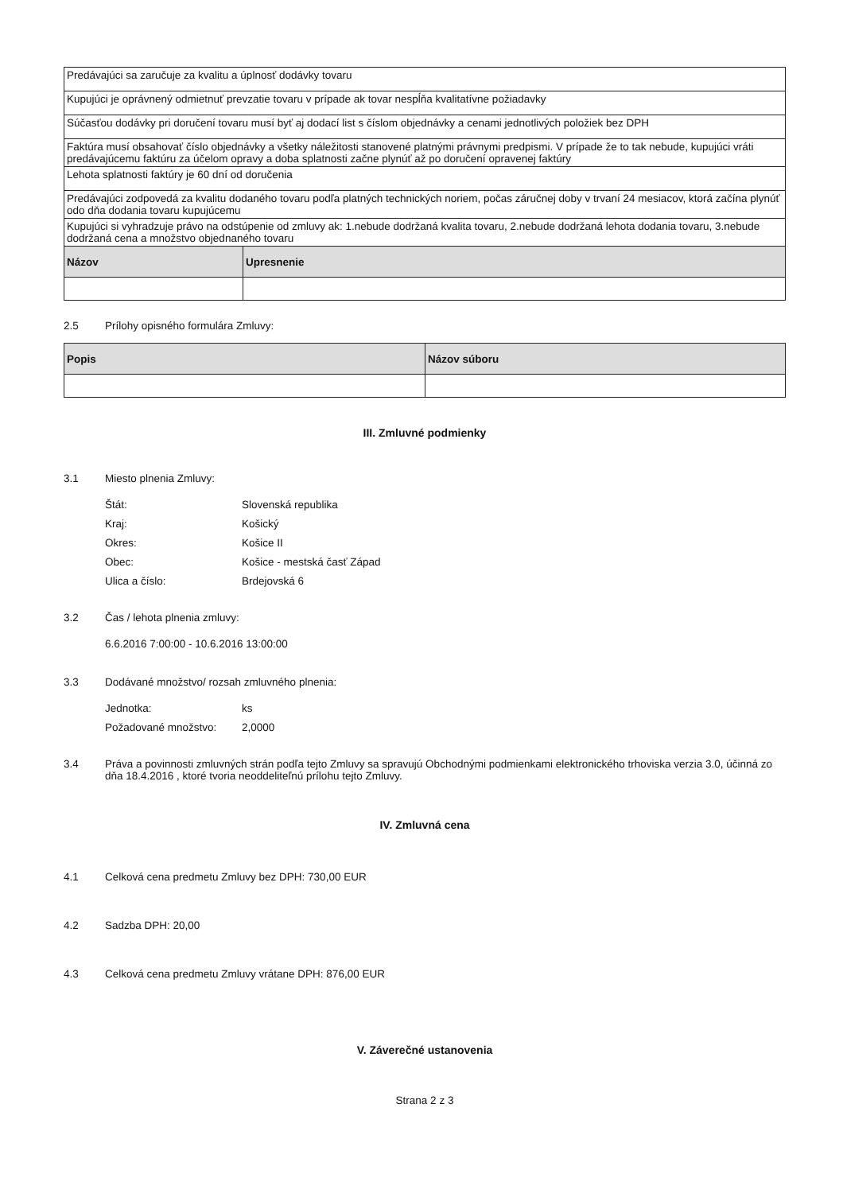| Predávajúci sa zaručuje za kvalitu a úplnosť dodávky tovaru | |
| Kupujúci je oprávnený odmietnuť prevzatie tovaru v prípade ak tovar nespĺňa kvalitatívne požiadavky | |
| Súčasťou dodávky pri doručení tovaru musí byť aj dodací list s číslom objednávky a cenami jednotlivých položiek bez DPH | |
| Faktúra musí obsahovať číslo objednávky a všetky náležitosti stanovené platnými právnymi predpismi. V prípade že to tak nebude, kupujúci vráti predávajúcemu faktúru za účelom opravy a doba splatnosti začne plynúť až po doručení opravenej faktúry | |
| Lehota splatnosti faktúry je 60 dní od doručenia | |
| Predávajúci zodpovedá za kvalitu dodaného tovaru podľa platných technických noriem, počas záručnej doby v trvaní 24 mesiacov, ktorá začína plynúť odo dňa dodania tovaru kupujúcemu | |
| Kupujúci si vyhradzuje právo na odstúpenie od zmluvy ak: 1.nebude dodržaná kvalita tovaru, 2.nebude dodržaná lehota dodania tovaru, 3.nebude dodržaná cena a množstvo objednaného tovaru | |
| Názov | Upresnenie |
2.5 Prílohy opisného formulára Zmluvy:
| Popis | Názov súboru |
| --- | --- |
III. Zmluvné podmienky
3.1 Miesto plnenia Zmluvy:
Štát: Slovenská republika
Kraj: Košický
Okres: Košice II
Obec: Košice - mestská časť Západ
Ulica a číslo: Brdejovská 6
3.2 Čas / lehota plnenia zmluvy:
6.6.2016 7:00:00 - 10.6.2016 13:00:00
3.3 Dodávané množstvo/ rozsah zmluvného plnenia:
Jednotka: ks
Požadované množstvo: 2,0000
3.4 Práva a povinnosti zmluvných strán podľa tejto Zmluvy sa spravujú Obchodnými podmienkami elektronického trhoviska verzia 3.0, účinná zo dňa 18.4.2016 , ktoré tvoria neoddeliteľnú prílohu tejto Zmluvy.
IV. Zmluvná cena
4.1 Celková cena predmetu Zmluvy bez DPH: 730,00 EUR
4.2 Sadzba DPH: 20,00
4.3 Celková cena predmetu Zmluvy vrátane DPH: 876,00 EUR
V. Záverečné ustanovenia
Strana 2 z 3